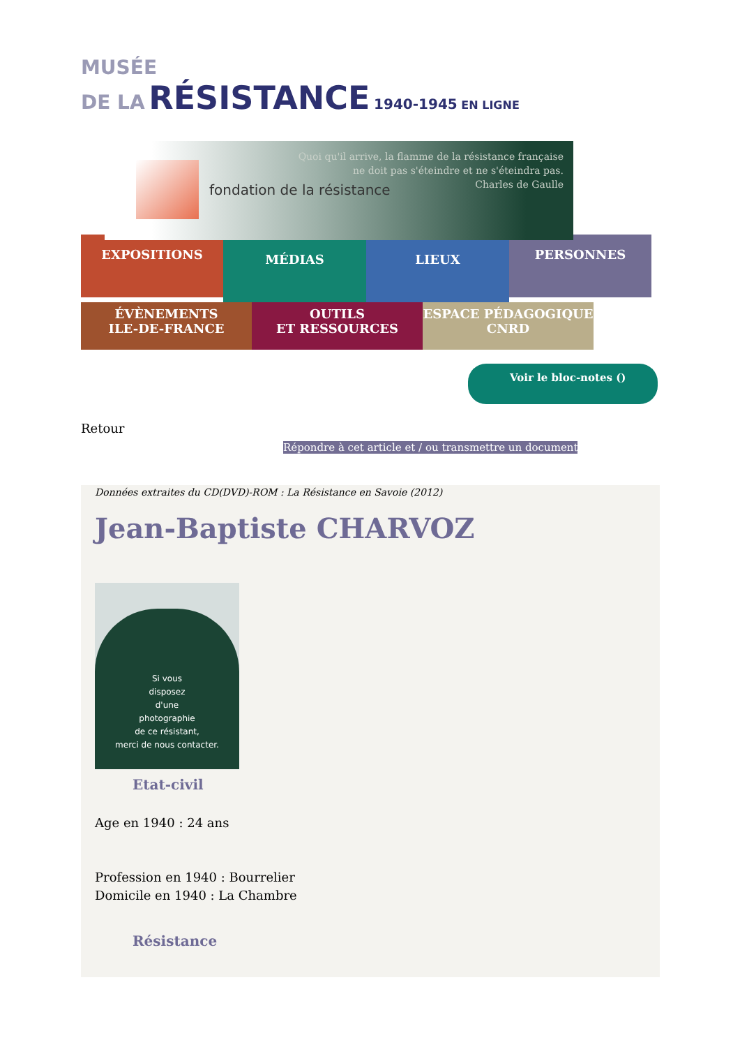MUSÉE
DE LA RÉSISTANCE 1940-1945 EN LIGNE
fondation de la résistance
Quoi qu'il arrive, la flamme de la résistance française
ne doit pas s'éteindre et ne s'éteindra pas.
Charles de Gaulle
EXPOSITIONS
MÉDIAS LIEUX
PERSONNES
ÉVÈNEMENTS
ILE-DE-FRANCE
OUTILS
ET RESSOURCES
ESPACE PÉDAGOGIQUE
CNRD
Voir le bloc-notes ()
Retour
Répondre à cet article et / ou transmettre un document
Données extraites du CD(DVD)-ROM : La Résistance en Savoie (2012)
Jean-Baptiste CHARVOZ
Si vous
disposez
d'une
photographie
de ce résistant,
merci de nous contacter.
Etat-civil
Age en 1940 : 24 ans
Profession en 1940 : Bourrelier
Domicile en 1940 : La Chambre
Résistance